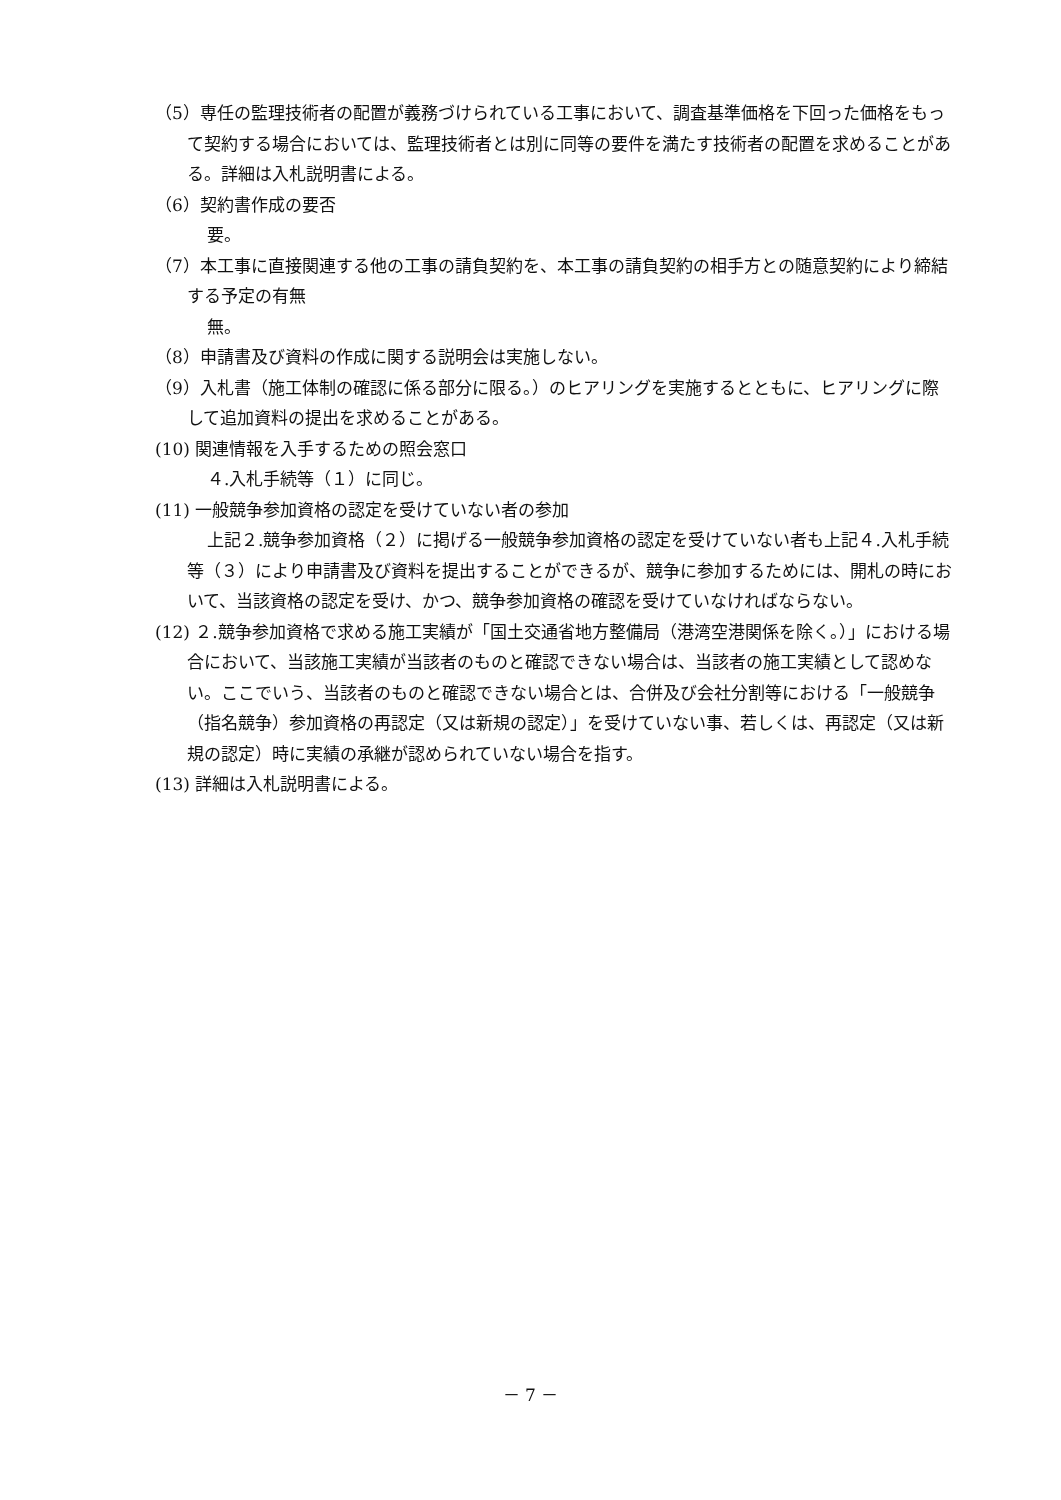（5）専任の監理技術者の配置が義務づけられている工事において、調査基準価格を下回った価格をもって契約する場合においては、監理技術者とは別に同等の要件を満たす技術者の配置を求めることがある。詳細は入札説明書による。
（6）契約書作成の要否
要。
（7）本工事に直接関連する他の工事の請負契約を、本工事の請負契約の相手方との随意契約により締結する予定の有無
無。
（8）申請書及び資料の作成に関する説明会は実施しない。
（9）入札書（施工体制の確認に係る部分に限る。）のヒアリングを実施するとともに、ヒアリングに際して追加資料の提出を求めることがある。
(10) 関連情報を入手するための照会窓口
４.入札手続等（１）に同じ。
(11) 一般競争参加資格の認定を受けていない者の参加
上記２.競争参加資格（２）に掲げる一般競争参加資格の認定を受けていない者も上記４.入札手続等（３）により申請書及び資料を提出することができるが、競争に参加するためには、開札の時において、当該資格の認定を受け、かつ、競争参加資格の確認を受けていなければならない。
(12) ２.競争参加資格で求める施工実績が「国土交通省地方整備局（港湾空港関係を除く。）」における場合において、当該施工実績が当該者のものと確認できない場合は、当該者の施工実績として認めない。ここでいう、当該者のものと確認できない場合とは、合併及び会社分割等における「一般競争（指名競争）参加資格の再認定（又は新規の認定）」を受けていない事、若しくは、再認定（又は新規の認定）時に実績の承継が認められていない場合を指す。
(13) 詳細は入札説明書による。
－ 7 －